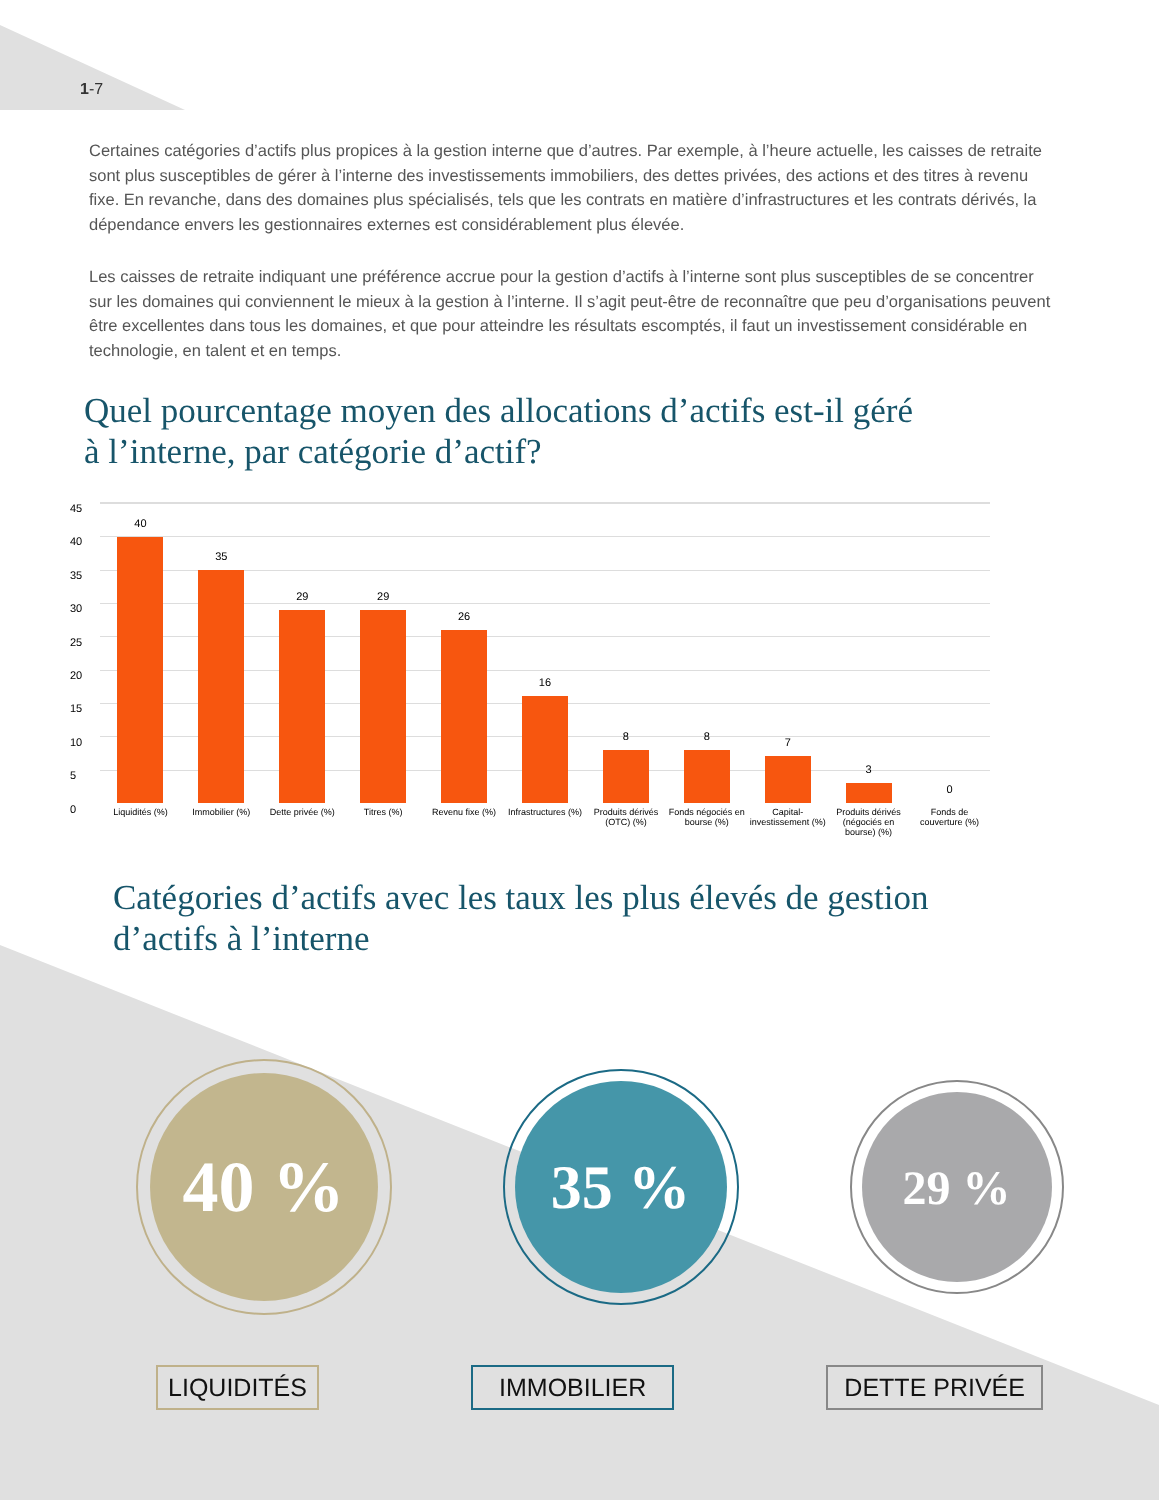1-7
Certaines catégories d’actifs plus propices à la gestion interne que d’autres. Par exemple, à l’heure actuelle, les caisses de retraite sont plus susceptibles de gérer à l’interne des investissements immobiliers, des dettes privées, des actions et des titres à revenu fixe. En revanche, dans des domaines plus spécialisés, tels que les contrats en matière d’infrastructures et les contrats dérivés, la dépendance envers les gestionnaires externes est considérablement plus élevée.
Les caisses de retraite indiquant une préférence accrue pour la gestion d’actifs à l’interne sont plus susceptibles de se concentrer sur les domaines qui conviennent le mieux à la gestion à l’interne. Il s’agit peut-être de reconnaître que peu d’organisations peuvent être excellentes dans tous les domaines, et que pour atteindre les résultats escomptés, il faut un investissement considérable en technologie, en talent et en temps.
Quel pourcentage moyen des allocations d’actifs est-il géré
à l’interne, par catégorie d’actif?
45
40
35
30
25
20
15
10
5
0
40
35
29
29
26
16
8
8
7
3
0
Liquidités (%) Immobilier (%) Dette privée (%)
Titres (%) Revenu fixe (%)
Infrastructures (%)
Produits dérivés (OTC) (%)
Fonds négociés en bourse (%)
Capital-investissement (%)
Produits dérivés (négociés en bourse) (%)
Fonds de couverture (%)
Catégories d’actifs avec les taux les plus élevés de gestion
d’actifs à l’interne
40 %
35 %
29 %
LIQUIDITÉS IMMOBILIER DETTE PRIVÉE